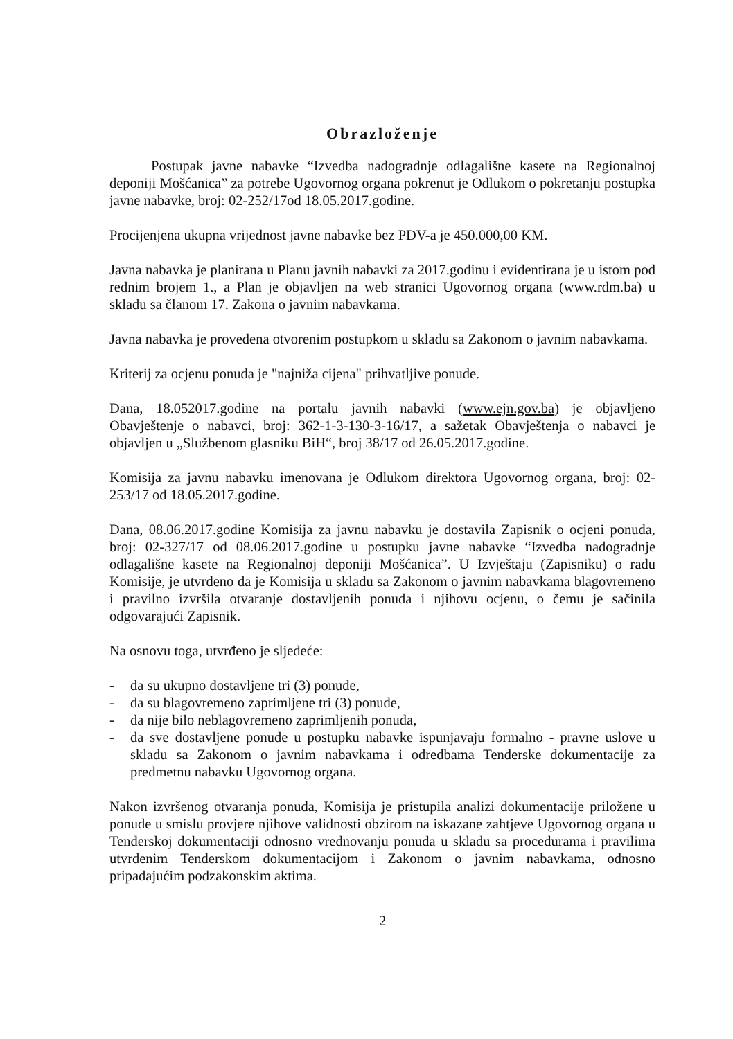Obrazloženje
Postupak javne nabavke “Izvedba nadogradnje odlagališne kasete na Regionalnoj deponiji Mošćanica” za potrebe Ugovornog organa pokrenut je Odlukom o pokretanju postupka javne nabavke, broj: 02-252/17od 18.05.2017.godine.
Procijenjena ukupna vrijednost javne nabavke bez PDV-a je 450.000,00 KM.
Javna nabavka je planirana u Planu javnih nabavki za 2017.godinu i evidentirana je u istom pod rednim brojem 1., a Plan je objavljen na web stranici Ugovornog organa (www.rdm.ba) u skladu sa članom 17. Zakona o javnim nabavkama.
Javna nabavka je provedena otvorenim postupkom u skladu sa Zakonom o javnim nabavkama.
Kriterij za ocjenu ponuda je "najniža cijena" prihvatljive ponude.
Dana, 18.052017.godine na portalu javnih nabavki (www.ejn.gov.ba) je objavljeno Obavještenje o nabavci, broj: 362-1-3-130-3-16/17, a sažetak Obavještenja o nabavci je objavljen u „Službenom glasniku BiH“, broj 38/17 od 26.05.2017.godine.
Komisija za javnu nabavku imenovana je Odlukom direktora Ugovornog organa, broj: 02-253/17 od 18.05.2017.godine.
Dana, 08.06.2017.godine Komisija za javnu nabavku je dostavila Zapisnik o ocjeni ponuda, broj: 02-327/17 od 08.06.2017.godine u postupku javne nabavke “Izvedba nadogradnje odlagališne kasete na Regionalnoj deponiji Mošćanica”. U Izvještaju (Zapisniku) o radu Komisije, je utvrđeno da je Komisija u skladu sa Zakonom o javnim nabavkama blagovremeno i pravilno izvršila otvaranje dostavljenih ponuda i njihovu ocjenu, o čemu je sačinila odgovarajući Zapisnik.
Na osnovu toga, utvrđeno je sljedeće:
- da su ukupno dostavljene tri (3) ponude,
- da su blagovremeno zaprimljene tri (3) ponude,
- da nije bilo neblagovremeno zaprimljenih ponuda,
- da sve dostavljene ponude u postupku nabavke ispunjavaju formalno - pravne uslove u skladu sa Zakonom o javnim nabavkama i odredbama Tenderske dokumentacije za predmetnu nabavku Ugovornog organa.
Nakon izvršenog otvaranja ponuda, Komisija je pristupila analizi dokumentacije priložene u ponude u smislu provjere njihove validnosti obzirom na iskazane zahtjeve Ugovornog organa u Tenderskoj dokumentaciji odnosno vrednovanju ponuda u skladu sa procedurama i pravilima utvrđenim Tenderskom dokumentacijom i Zakonom o javnim nabavkama, odnosno pripadajućim podzakonskim aktima.
2